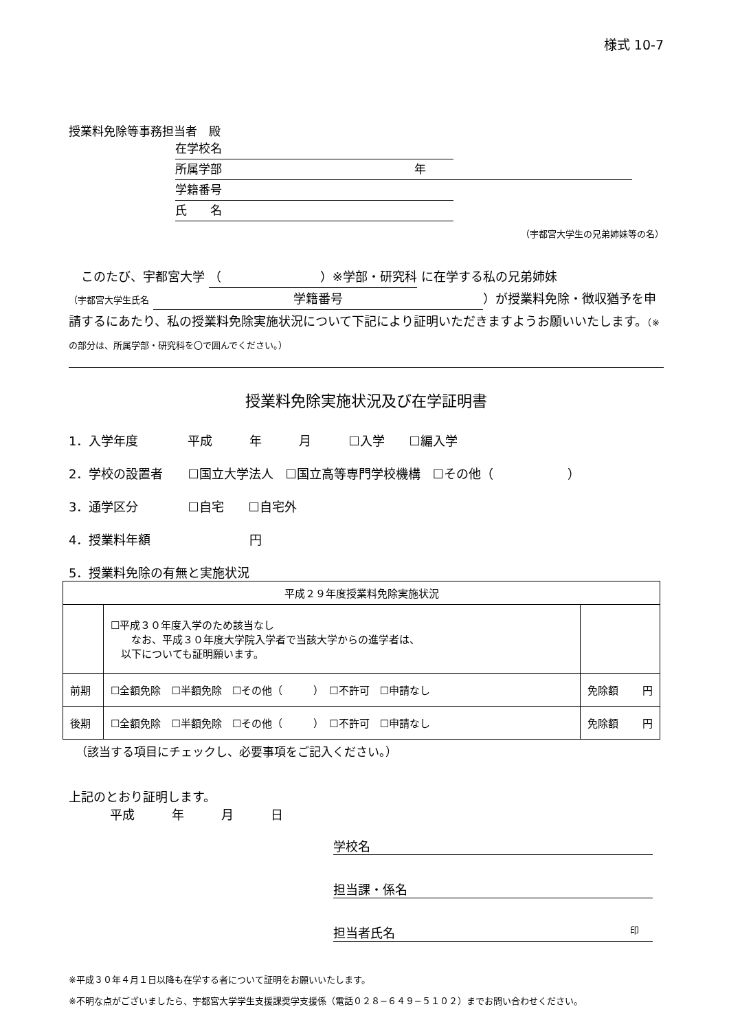様式 10-7
授業料免除等事務担当者　殿
在学校名
所属学部 年
学籍番号
氏　　名
（宇都宮大学生の兄弟姉妹等の名）
　このたび、宇都宮大学 （　　　　　　　　）※学部・研究科 に在学する私の兄弟姉妹
（宇都宮大学生氏名 学籍番号 ）が授業料免除・徴収猶予を申請するにあたり、私の授業料免除実施状況について下記により証明いただきますようお願いいたします。（※の部分は、所属学部・研究科を〇で囲んでください。）
授業料免除実施状況及び在学証明書
1．入学年度　　　　平成　　　年　　　月　　　☐入学　　☐編入学
2．学校の設置者　　☐国立大学法人　☐国立高等専門学校機構　☐その他（　　　　　　）
3．通学区分　　　　☐自宅　　☐自宅外
4．授業料年額　　　　　　　　円
5．授業料免除の有無と実施状況
| 平成２９年度授業料免除実施状況 | | |
| | ☐平成３０年度入学のため該当なし なお、平成３０年度大学院入学者で当該大学からの進学者は、 以下についても証明願います。 | |
| 前期 | ☐全額免除 ☐半額免除 ☐その他（ ） ☐不許可 ☐申請なし | 免除額 円 |
| 後期 | ☐全額免除 ☐半額免除 ☐その他（ ） ☐不許可 ☐申請なし | 免除額 円 |
（該当する項目にチェックし、必要事項をご記入ください。）
上記のとおり証明します。
平成　　　年　　　月　　　日
学校名
担当課・係名
担当者氏名 印
※平成３０年４月１日以降も在学する者について証明をお願いいたします。
※不明な点がございましたら、宇都宮大学学生支援課奨学支援係（電話０２８−６４９−５１０２）までお問い合わせください。